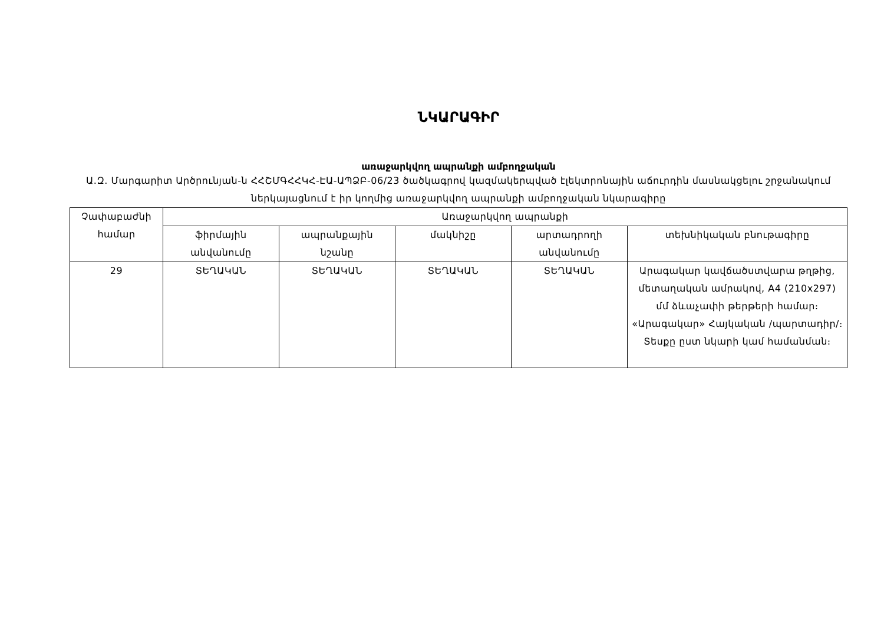ՆԿԱՐԱԳԻՐ
առաջարկվող ապրանքի ամբողջական
Ա.Զ. Մարգարիտ Արծրունյան-ն ՀՀՇՄԳՀՀԿՀ-ԷԱ-ԱՊՁԲ-06/23 ծածկագրով կազմակերպված էլեկտրոնային աճուրդին մասնակցելու շրջանակում ներկայացնում է իր կողմից առաջարկվող ապրանքի ամբողջական նկարագիրը
| Չափաբաժնի համար | Առաջարկվող ապրանքի | | | | |
| --- | --- | --- | --- | --- | --- |
| | ֆիրմային անվանումը | ապրանքային նշանը | մակնիշը | արտադրողի անվանումը | տեխնիկական բնութագիրը |
| 29 | ՏԵՂԱԿԱՆ | ՏԵՂԱԿԱՆ | ՏԵՂԱԿԱՆ | ՏԵՂԱԿԱՆ | Արագակար կավճածստվարա թղթից, մետաղական ամրակով, A4 (210x297) մմ ձևաչափի թերթերի համար։ «Արագակար» Հայկական /պարտադիր/։ Տեսքը ըստ նկարի կամ համանման։ |